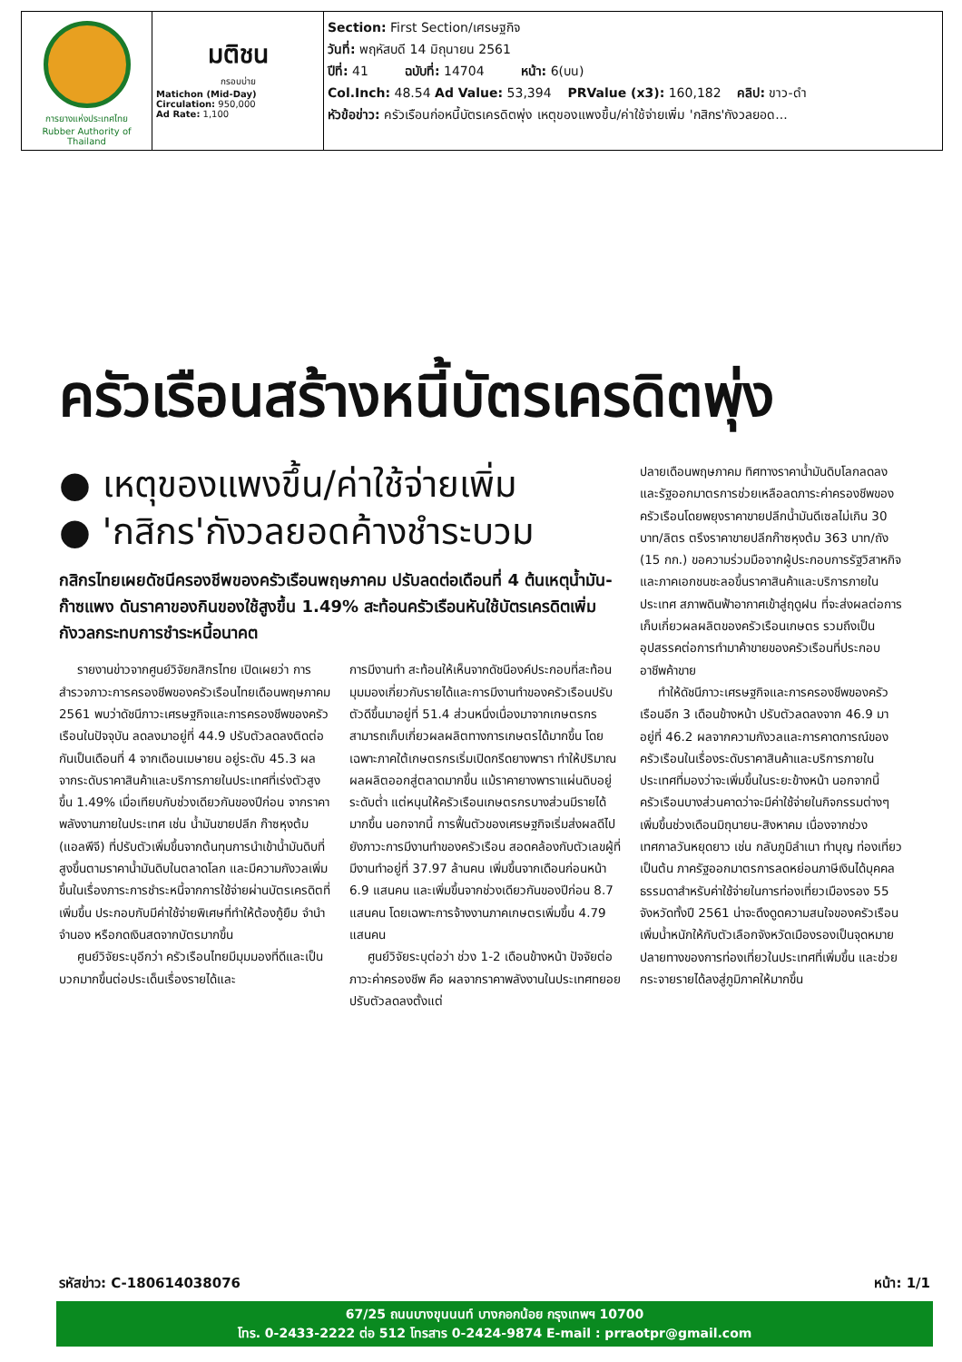| การยางแห่งประเทศไทย Rubber Authority of Thailand | มติชน กรอบบ่าย Matichon (Mid-Day) Circulation: 950,000 Ad Rate: 1,100 | Section: First Section/เศรษฐกิจ วันที่: พฤหัสบดี 14 มิถุนายน 2561 ปีที่: 41 ฉบับที่: 14704 หน้า: 6(บน) Col.Inch: 48.54 Ad Value: 53,394 PRValue (x3): 160,182 คลิป: ขาว-ดำ หัวข้อข่าว: ครัวเรือนก่อหนี้บัตรเครดิตพุ่ง เหตุของแพงขึ้น/ค่าใช้จ่ายเพิ่ม 'กสิกร'กังวลยอด... |
ครัวเรือนสร้างหนี้บัตรเครดิตพุ่ง
● เหตุของแพงขึ้น/ค่าใช้จ่ายเพิ่ม
● 'กสิกร'กังวลยอดค้างชำระบวม
กสิกรไทยเผยดัชนีครองชีพของครัวเรือนพฤษภาคม ปรับลดต่อเดือนที่ 4 ต้นเหตุน้ำมัน-ก๊าซแพง ดันราคาของกินของใช้สูงขึ้น 1.49% สะท้อนครัวเรือนหันใช้บัตรเครดิตเพิ่ม กังวลกระทบการชำระหนี้อนาคต
รายงานข่าวจากศูนย์วิจัยกสิกรไทย เปิดเผยว่า การสำรวจภาวะการครองชีพของครัวเรือนไทยเดือนพฤษภาคม 2561 พบว่าดัชนีภาวะเศรษฐกิจและการครองชีพของครัวเรือนในปัจจุบัน ลดลงมาอยู่ที่ 44.9 ปรับตัวลดลงติดต่อกันเป็นเดือนที่ 4 จากเดือนเมษายน อยู่ระดับ 45.3 ผลจากระดับราคาสินค้าและบริการภายในประเทศที่เร่งตัวสูงขึ้น 1.49% เมื่อเทียบกับช่วงเดียวกันของปีก่อน จากราคาพลังงานภายในประเทศ เช่น น้ำมันขายปลีก ก๊าซหุงต้ม (แอลพีจี) ที่ปรับตัวเพิ่มขึ้นจากต้นทุนการนำเข้าน้ำมันดิบที่สูงขึ้นตามราคาน้ำมันดิบในตลาดโลก และมีความกังวลเพิ่มขึ้นในเรื่องภาระการชำระหนี้จากการใช้จ่ายผ่านบัตรเครดิตที่เพิ่มขึ้น ประกอบกับมีค่าใช้จ่ายพิเศษที่ทำให้ต้องกู้ยืม จำนำ จำนอง หรือกดเงินสดจากบัตรมากขึ้น
ศูนย์วิจัยระบุอีกว่า ครัวเรือนไทยมีมุมมองที่ดีและเป็นบวกมากขึ้นต่อประเด็นเรื่องรายได้และ
การมีงานทำ สะท้อนให้เห็นจากดัชนีองค์ประกอบที่สะท้อนมุมมองเกี่ยวกับรายได้และการมีงานทำของครัวเรือนปรับตัวดีขึ้นมาอยู่ที่ 51.4 ส่วนหนึ่งเนื่องมาจากเกษตรกรสามารถเก็บเกี่ยวผลผลิตทางการเกษตรได้มากขึ้น โดยเฉพาะภาคใต้เกษตรกรเริ่มเปิดกรีดยางพารา ทำให้ปริมาณผลผลิตออกสู่ตลาดมากขึ้น แม้ราคายางพาราแผ่นดิบอยู่ระดับต่ำ แต่หนุนให้ครัวเรือนเกษตรกรบางส่วนมีรายได้มากขึ้น นอกจากนี้ การฟื้นตัวของเศรษฐกิจเริ่มส่งผลดีไปยังภาวะการมีงานทำของครัวเรือน สอดคล้องกับตัวเลขผู้ที่มีงานทำอยู่ที่ 37.97 ล้านคน เพิ่มขึ้นจากเดือนก่อนหน้า 6.9 แสนคน และเพิ่มขึ้นจากช่วงเดียวกันของปีก่อน 8.7 แสนคน โดยเฉพาะการจ้างงานภาคเกษตรเพิ่มขึ้น 4.79 แสนคน
ศูนย์วิจัยระบุต่อว่า ช่วง 1-2 เดือนข้างหน้า ปัจจัยต่อภาวะค่าครองชีพ คือ ผลจากราคาพลังงานในประเทศทยอยปรับตัวลดลงตั้งแต่
ปลายเดือนพฤษภาคม ทิศทางราคาน้ำมันดิบโลกลดลง และรัฐออกมาตรการช่วยเหลือลดภาระค่าครองชีพของครัวเรือนโดยพยุงราคาขายปลีกน้ำมันดีเซลไม่เกิน 30 บาท/ลิตร ตรึงราคาขายปลีกก๊าซหุงต้ม 363 บาท/ถัง (15 กก.) ขอความร่วมมือจากผู้ประกอบการรัฐวิสาหกิจและภาคเอกชนชะลอขึ้นราคาสินค้าและบริการภายในประเทศ สภาพดินฟ้าอากาศเข้าสู่ฤดูฝน ที่จะส่งผลต่อการเก็บเกี่ยวผลผลิตของครัวเรือนเกษตร รวมถึงเป็นอุปสรรคต่อการทำมาค้าขายของครัวเรือนที่ประกอบอาชีพค้าขาย
ทำให้ดัชนีภาวะเศรษฐกิจและการครองชีพของครัวเรือนอีก 3 เดือนข้างหน้า ปรับตัวลดลงจาก 46.9 มาอยู่ที่ 46.2 ผลจากความกังวลและการคาดการณ์ของครัวเรือนในเรื่องระดับราคาสินค้าและบริการภายในประเทศที่มองว่าจะเพิ่มขึ้นในระยะข้างหน้า นอกจากนี้ ครัวเรือนบางส่วนคาดว่าจะมีค่าใช้จ่ายในกิจกรรมต่างๆ เพิ่มขึ้นช่วงเดือนมิถุนายน-สิงหาคม เนื่องจากช่วงเทศกาลวันหยุดยาว เช่น กลับภูมิลำเนา ทำบุญ ท่องเที่ยว เป็นต้น ภาครัฐออกมาตรการลดหย่อนภาษีเงินได้บุคคลธรรมดาสำหรับค่าใช้จ่ายในการท่องเที่ยวเมืองรอง 55 จังหวัดทั้งปี 2561 น่าจะดึงดูดความสนใจของครัวเรือน เพิ่มน้ำหนักให้กับตัวเลือกจังหวัดเมืองรองเป็นจุดหมายปลายทางของการท่องเที่ยวในประเทศที่เพิ่มขึ้น และช่วยกระจายรายได้ลงสู่ภูมิภาคให้มากขึ้น
รหัสข่าว: C-180614038076 หน้า: 1/1
67/25 ถนนบางขุนนนท์ บางกอกน้อย กรุงเทพฯ 10700
โทร. 0-2433-2222 ต่อ 512 โทรสาร 0-2424-9874 E-mail : prraotpr@gmail.com